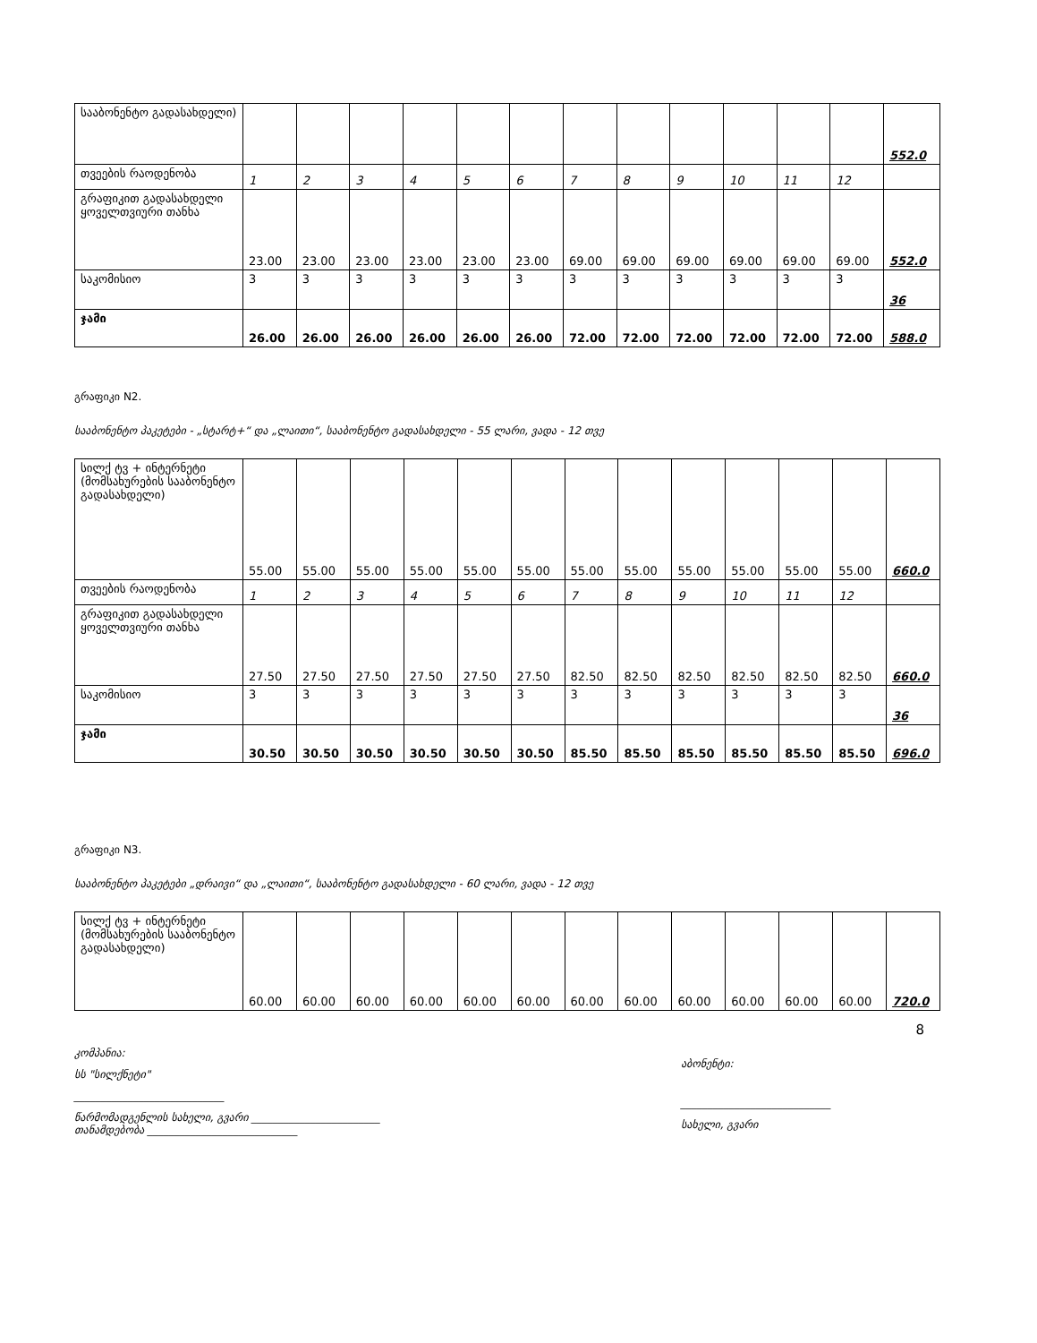| სააბონენტო გადასახდელი) | | | | | | | | | | | | | 552.0 |
| თვეების რაოდენობა | 1 | 2 | 3 | 4 | 5 | 6 | 7 | 8 | 9 | 10 | 11 | 12 | |
| გრაფიკით გადასახდელი ყოველთვიური თანხა | 23.00 | 23.00 | 23.00 | 23.00 | 23.00 | 23.00 | 69.00 | 69.00 | 69.00 | 69.00 | 69.00 | 69.00 | 552.0 |
| საკომისიო | 3 | 3 | 3 | 3 | 3 | 3 | 3 | 3 | 3 | 3 | 3 | 3 | 36 |
| ჯამი | 26.00 | 26.00 | 26.00 | 26.00 | 26.00 | 26.00 | 72.00 | 72.00 | 72.00 | 72.00 | 72.00 | 72.00 | 588.0 |
გრაფიკი N2.
სააბონენტო პაკეტები - „სტარტ+“ და „ლაითი“, სააბონენტო გადასახდელი - 55 ლარი, ვადა - 12 თვე
| სილქ ტვ + ინტერნეტი (მომსახურების სააბონენტო გადასახდელი) | 55.00 | 55.00 | 55.00 | 55.00 | 55.00 | 55.00 | 55.00 | 55.00 | 55.00 | 55.00 | 55.00 | 55.00 | 660.0 |
| თვეების რაოდენობა | 1 | 2 | 3 | 4 | 5 | 6 | 7 | 8 | 9 | 10 | 11 | 12 | |
| გრაფიკით გადასახდელი ყოველთვიური თანხა | 27.50 | 27.50 | 27.50 | 27.50 | 27.50 | 27.50 | 82.50 | 82.50 | 82.50 | 82.50 | 82.50 | 82.50 | 660.0 |
| საკომისიო | 3 | 3 | 3 | 3 | 3 | 3 | 3 | 3 | 3 | 3 | 3 | 3 | 36 |
| ჯამი | 30.50 | 30.50 | 30.50 | 30.50 | 30.50 | 30.50 | 85.50 | 85.50 | 85.50 | 85.50 | 85.50 | 85.50 | 696.0 |
გრაფიკი N3.
სააბონენტო პაკეტები „დრაივი“ და „ლაითი“, სააბონენტო გადასახდელი - 60 ლარი, ვადა - 12 თვე
| სილქ ტვ + ინტერნეტი (მომსახურების სააბონენტო გადასახდელი) | 60.00 | 60.00 | 60.00 | 60.00 | 60.00 | 60.00 | 60.00 | 60.00 | 60.00 | 60.00 | 60.00 | 60.00 | 720.0 |
8
კომპანია:
სს "სილქნეტი"
____________________________
წარმომადგენლის სახელი, გვარი ________________________
თანამდებობა ____________________________
აბონენტი:
____________________________
სახელი, გვარი